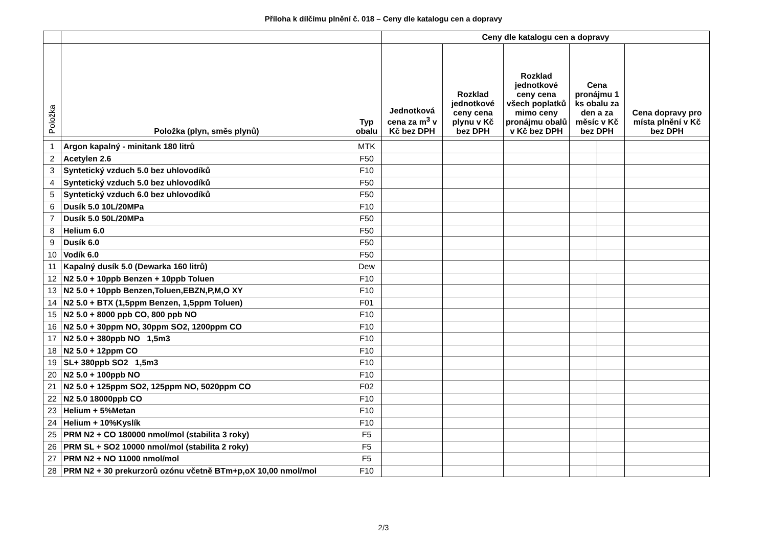Příloha k dílčímu plnění č. 018 – Ceny dle katalogu cen a dopravy
| | | | Ceny dle katalogu cen a dopravy | | | | | |
| --- | --- | --- | --- | --- | --- | --- | --- | --- |
| Položka | Položka (plyn, směs plynů) | Typ obalu | Jednotková cena za m<sup>3</sup> v Kč bez DPH | Rozklad jednotkové ceny cena plynu v Kč bez DPH | Rozklad jednotkové ceny cena všech poplatků mimo ceny pronájmu obalů v Kč bez DPH | Cena pronájmu 1 ks obalu za den a za měsíc v Kč bez DPH | | Cena dopravy pro místa plnění v Kč bez DPH |
| 1 | Argon kapalný - minitank 180 litrů | MTK | | | | | | |
| 2 | Acetylen 2.6 | F50 | | | | | | |
| 3 | Syntetický vzduch 5.0 bez uhlovodíků | F10 | | | | | | |
| 4 | Syntetický vzduch 5.0 bez uhlovodíků | F50 | | | | | | |
| 5 | Syntetický vzduch 6.0 bez uhlovodíků | F50 | | | | | | |
| 6 | Dusík 5.0 10L/20MPa | F10 | | | | | | |
| 7 | Dusík 5.0 50L/20MPa | F50 | | | | | | |
| 8 | Helium 6.0 | F50 | | | | | | |
| 9 | Dusík 6.0 | F50 | | | | | | |
| 10 | Vodík 6.0 | F50 | | | | | | |
| 11 | Kapalný dusík 5.0 (Dewarka 160 litrů) | Dew | | | | | | |
| 12 | N2 5.0 + 10ppb Benzen + 10ppb Toluen | F10 | | | | | | |
| 13 | N2 5.0 + 10ppb Benzen,Toluen,EBZN,P,M,O XY | F10 | | | | | | |
| 14 | N2 5.0 + BTX (1,5ppm Benzen, 1,5ppm Toluen) | F01 | | | | | | |
| 15 | N2 5.0 + 8000 ppb CO, 800 ppb NO | F10 | | | | | | |
| 16 | N2 5.0 + 30ppm NO, 30ppm SO2, 1200ppm CO | F10 | | | | | | |
| 17 | N2 5.0 + 380ppb NO 1,5m3 | F10 | | | | | | |
| 18 | N2 5.0 + 12ppm CO | F10 | | | | | | |
| 19 | SL+ 380ppb SO2 1,5m3 | F10 | | | | | | |
| 20 | N2 5.0 + 100ppb NO | F10 | | | | | | |
| 21 | N2 5.0 + 125ppm SO2, 125ppm NO, 5020ppm CO | F02 | | | | | | |
| 22 | N2 5.0 18000ppb CO | F10 | | | | | | |
| 23 | Helium + 5%Metan | F10 | | | | | | |
| 24 | Helium + 10%Kyslík | F10 | | | | | | |
| 25 | PRM N2 + CO 180000 nmol/mol (stabilita 3 roky) | F5 | | | | | | |
| 26 | PRM SL + SO2 10000 nmol/mol (stabilita 2 roky) | F5 | | | | | | |
| 27 | PRM N2 + NO 11000 nmol/mol | F5 | | | | | | |
| 28 | PRM N2 + 30 prekurzorů ozónu včetně BTm+p,oX 10,00 nmol/mol | F10 | | | | | | |
2/3